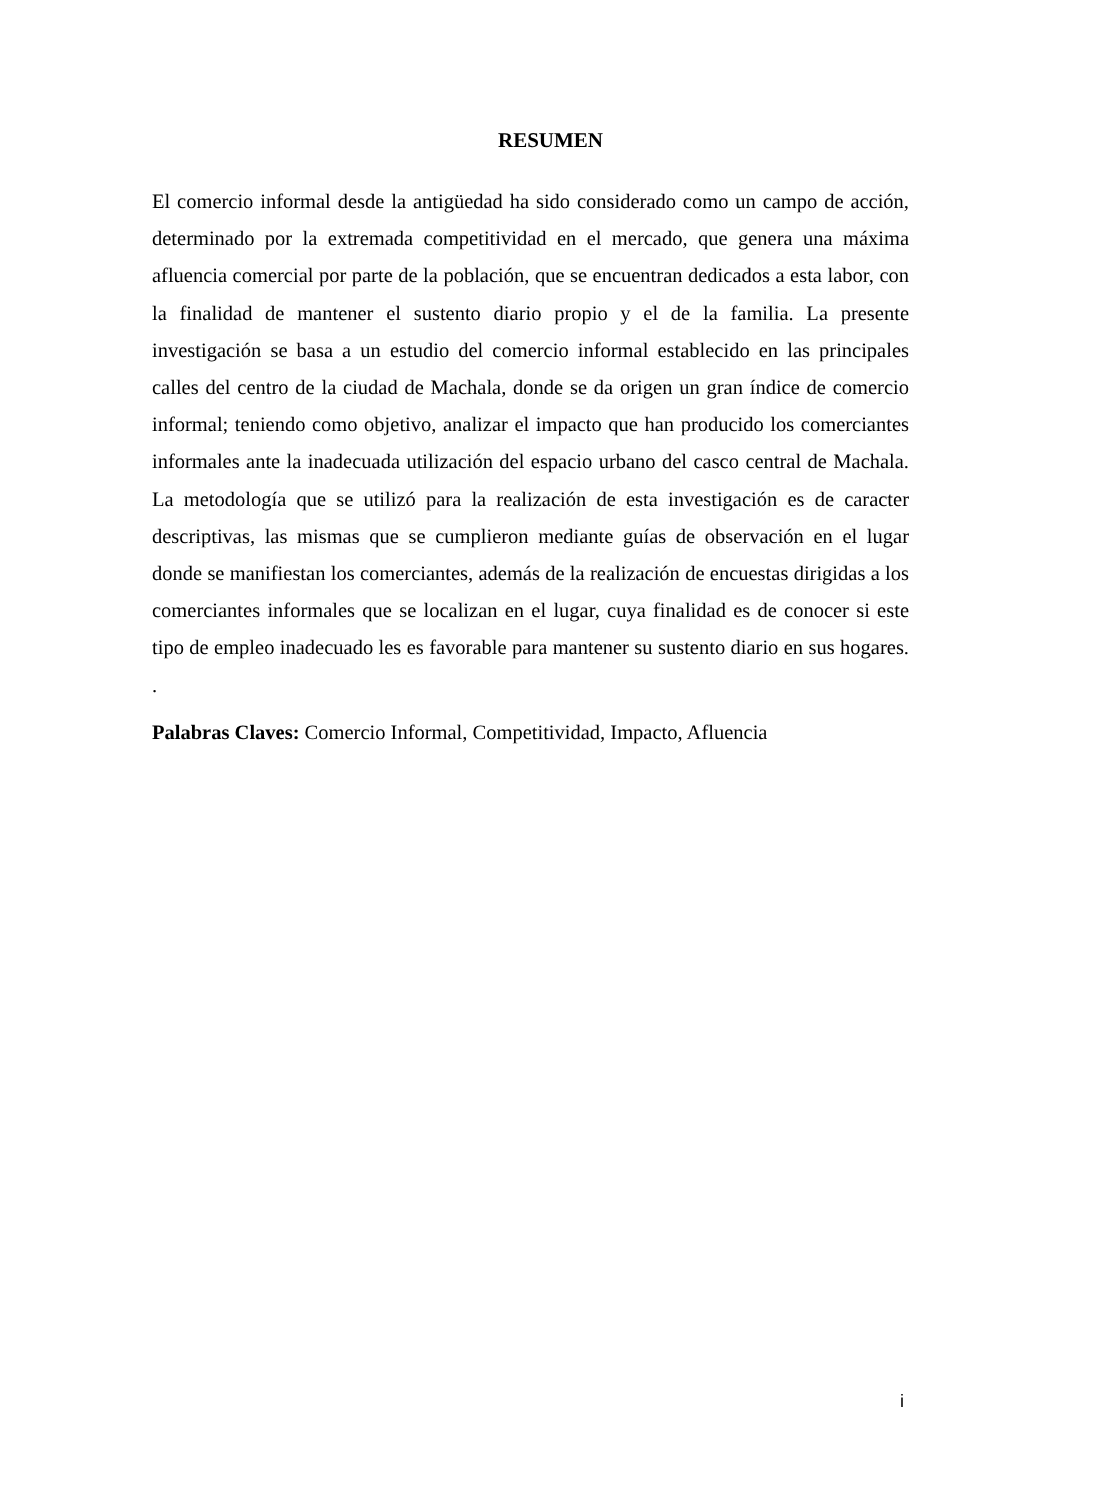RESUMEN
El comercio informal desde la antigüedad ha sido considerado como un campo de acción, determinado por la extremada competitividad en el mercado, que genera una máxima afluencia comercial por parte de la población, que se encuentran dedicados a esta labor, con la finalidad de mantener el sustento diario propio y el de la familia. La presente investigación se basa a un estudio del comercio informal establecido en las principales calles del centro de la ciudad de Machala, donde se da origen un gran índice de comercio informal; teniendo como objetivo, analizar el impacto que han producido los comerciantes informales ante la inadecuada utilización del espacio urbano del casco central de Machala. La metodología que se utilizó para la realización de esta investigación es de caracter descriptivas, las mismas que se cumplieron mediante guías de observación en el lugar donde se manifiestan los comerciantes, además de la realización de encuestas dirigidas a los comerciantes informales que se localizan en el lugar, cuya finalidad es de conocer si este tipo de empleo inadecuado les es favorable para mantener su sustento diario en sus hogares. .
Palabras Claves: Comercio Informal, Competitividad, Impacto, Afluencia
i